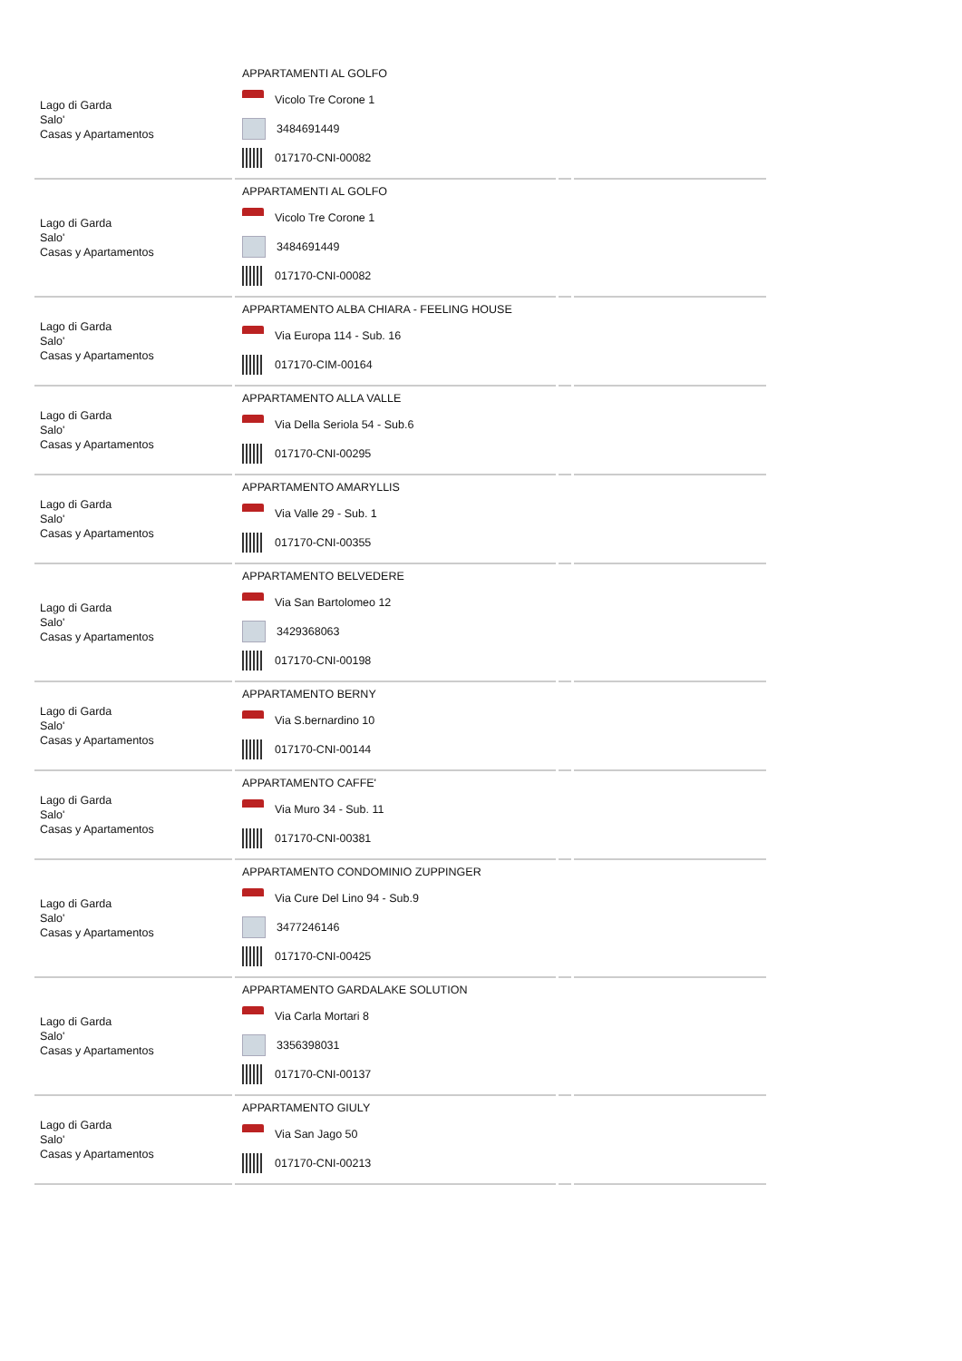| Lago di Garda Salo' Casas y Apartamentos | APPARTAMENTI AL GOLFO Vicolo Tre Corone 1 3484691449 017170-CNI-00082 | | |
| Lago di Garda Salo' Casas y Apartamentos | APPARTAMENTI AL GOLFO Vicolo Tre Corone 1 3484691449 017170-CNI-00082 | | |
| Lago di Garda Salo' Casas y Apartamentos | APPARTAMENTO ALBA CHIARA - FEELING HOUSE Via Europa 114 - Sub. 16 017170-CIM-00164 | | |
| Lago di Garda Salo' Casas y Apartamentos | APPARTAMENTO ALLA VALLE Via Della Seriola 54 - Sub.6 017170-CNI-00295 | | |
| Lago di Garda Salo' Casas y Apartamentos | APPARTAMENTO AMARYLLIS Via Valle 29 - Sub. 1 017170-CNI-00355 | | |
| Lago di Garda Salo' Casas y Apartamentos | APPARTAMENTO BELVEDERE Via San Bartolomeo 12 3429368063 017170-CNI-00198 | | |
| Lago di Garda Salo' Casas y Apartamentos | APPARTAMENTO BERNY Via S.bernardino 10 017170-CNI-00144 | | |
| Lago di Garda Salo' Casas y Apartamentos | APPARTAMENTO CAFFE' Via Muro 34 - Sub. 11 017170-CNI-00381 | | |
| Lago di Garda Salo' Casas y Apartamentos | APPARTAMENTO CONDOMINIO ZUPPINGER Via Cure Del Lino 94 - Sub.9 3477246146 017170-CNI-00425 | | |
| Lago di Garda Salo' Casas y Apartamentos | APPARTAMENTO GARDALAKE SOLUTION Via Carla Mortari 8 3356398031 017170-CNI-00137 | | |
| Lago di Garda Salo' Casas y Apartamentos | APPARTAMENTO GIULY Via San Jago 50 017170-CNI-00213 | | |